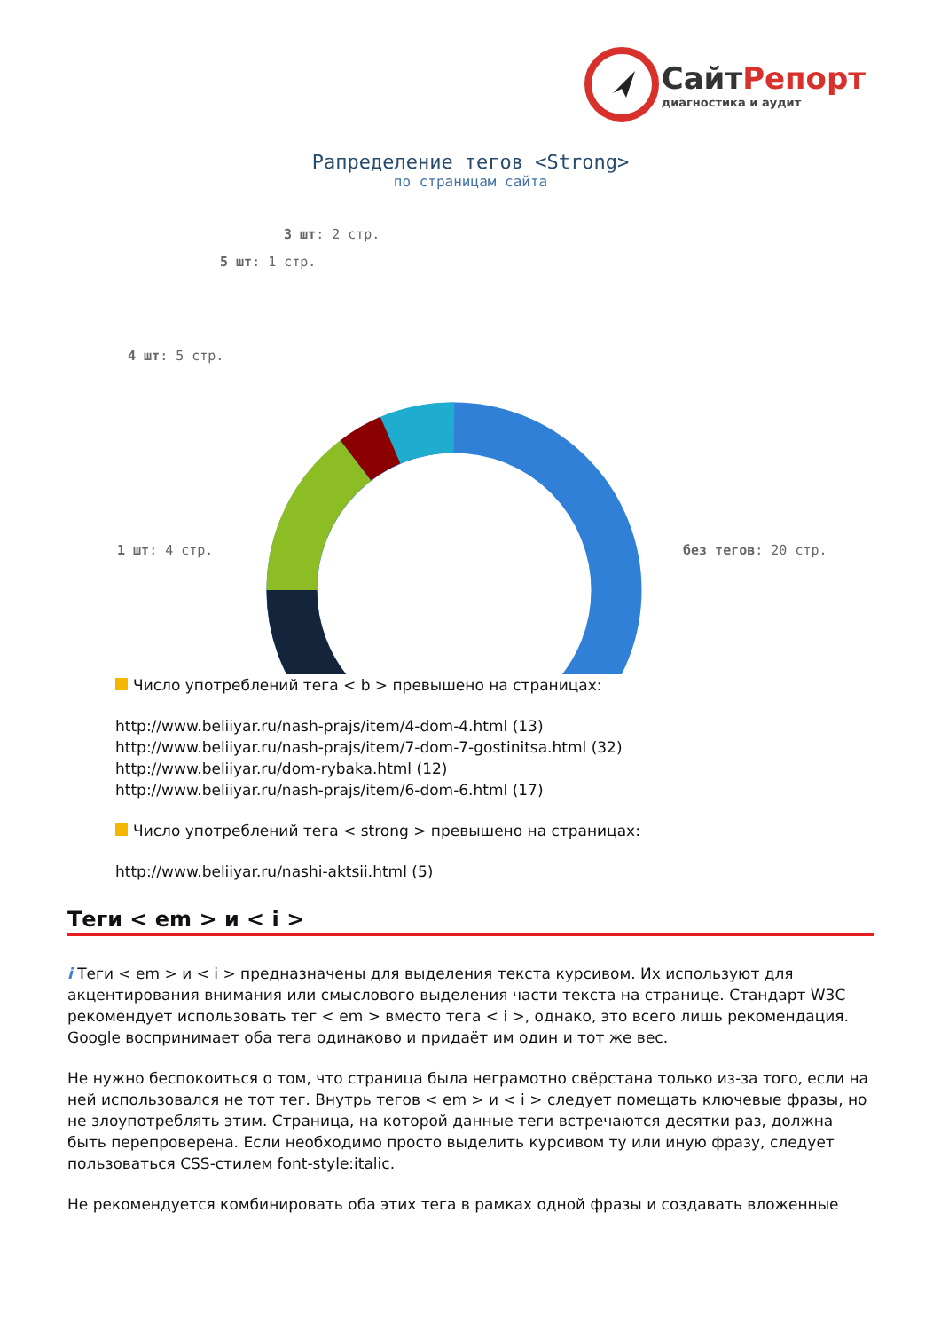СайтРепорт
диагностика и аудит
Рапределение тегов <Strong>
по страницам сайта
3 шт: 2 стр.
5 шт: 1 стр.
4 шт: 5 стр.
1 шт: 4 стр. без тегов: 20 стр.
Число употреблений тега < b > превышено на страницах:
http://www.beliiyar.ru/nash-prajs/item/4-dom-4.html (13)
http://www.beliiyar.ru/nash-prajs/item/7-dom-7-gostinitsa.html (32)
http://www.beliiyar.ru/dom-rybaka.html (12)
http://www.beliiyar.ru/nash-prajs/item/6-dom-6.html (17)
Число употреблений тега < strong > превышено на страницах:
http://www.beliiyar.ru/nashi-aktsii.html (5)
Теги < em > и < i >
i Теги < em > и < i > предназначены для выделения текста курсивом. Их используют для акцентирования внимания или смыслового выделения части текста на странице. Стандарт W3C рекомендует использовать тег < em > вместо тега < i >, однако, это всего лишь рекомендация. Google воспринимает оба тега одинаково и придаёт им один и тот же вес.
Не нужно беспокоиться о том, что страница была неграмотно свёрстана только из-за того, если на ней использовался не тот тег. Внутрь тегов < em > и < i > следует помещать ключевые фразы, но не злоупотреблять этим. Страница, на которой данные теги встречаются десятки раз, должна быть перепроверена. Если необходимо просто выделить курсивом ту или иную фразу, следует пользоваться CSS-стилем font-style:italic.
Не рекомендуется комбинировать оба этих тега в рамках одной фразы и создавать вложенные